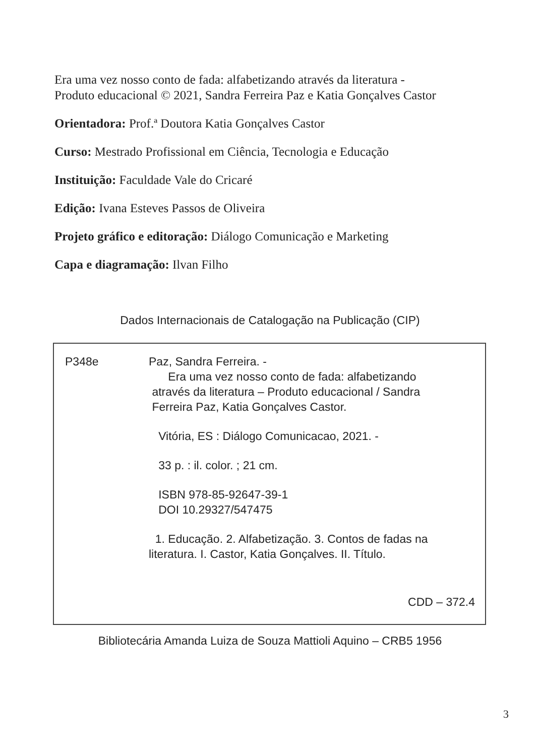Era uma vez nosso conto de fada: alfabetizando através da literatura -
Produto educacional © 2021, Sandra Ferreira Paz e Katia Gonçalves Castor
Orientadora: Prof.ª Doutora Katia Gonçalves Castor
Curso: Mestrado Profissional em Ciência, Tecnologia e Educação
Instituição: Faculdade Vale do Cricaré
Edição: Ivana Esteves Passos de Oliveira
Projeto gráfico e editoração: Diálogo Comunicação e Marketing
Capa e diagramação: Ilvan Filho
Dados Internacionais de Catalogação na Publicação (CIP)
P348e
Paz, Sandra Ferreira. -
Era uma vez nosso conto de fada: alfabetizando
através da literatura – Produto educacional / Sandra
Ferreira Paz, Katia Gonçalves Castor.
Vitória, ES : Diálogo Comunicacao, 2021. -
33 p. : il. color. ; 21 cm.
ISBN 978-85-92647-39-1
DOI 10.29327/547475
1. Educação. 2. Alfabetização. 3. Contos de fadas na
literatura. I. Castor, Katia Gonçalves. II. Título.
CDD – 372.4
Bibliotecária Amanda Luiza de Souza Mattioli Aquino – CRB5 1956
3